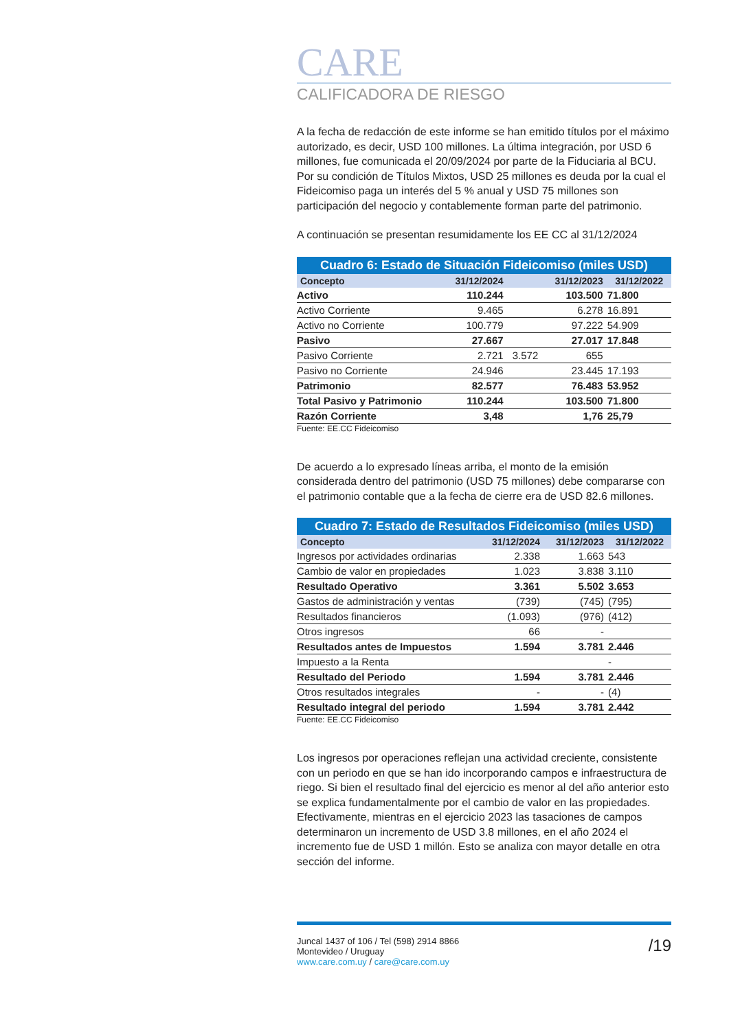CARE
CALIFICADORA DE RIESGO
A la fecha de redacción de este informe se han emitido títulos por el máximo autorizado, es decir, USD 100 millones. La última integración, por USD 6 millones, fue comunicada el 20/09/2024 por parte de la Fiduciaria al BCU. Por su condición de Títulos Mixtos, USD 25 millones es deuda por la cual el Fideicomiso paga un interés del 5 % anual y USD 75 millones son participación del negocio y contablemente forman parte del patrimonio.
A continuación se presentan resumidamente los EE CC al 31/12/2024
| Cuadro 6: Estado de Situación Fideicomiso (miles USD) | | | | |
| --- | --- | --- | --- | --- |
| Concepto | 31/12/2024 | | 31/12/2023 | 31/12/2022 |
| Activo | 110.244 | | 103.500 | 71.800 |
| Activo Corriente | 9.465 | | 6.278 | 16.891 |
| Activo no Corriente | 100.779 | | 97.222 | 54.909 |
| Pasivo | 27.667 | | 27.017 | 17.848 |
| Pasivo Corriente | 2.721 | 3.572 | 655 | |
| Pasivo no Corriente | 24.946 | | 23.445 | 17.193 |
| Patrimonio | 82.577 | | 76.483 | 53.952 |
| Total Pasivo y Patrimonio | 110.244 | | 103.500 | 71.800 |
| Razón Corriente | 3,48 | | 1,76 | 25,79 |
Fuente: EE.CC Fideicomiso
De acuerdo a lo expresado líneas arriba, el monto de la emisión considerada dentro del patrimonio (USD 75 millones) debe compararse con el patrimonio contable que a la fecha de cierre era de USD 82.6 millones.
| Cuadro 7: Estado de Resultados Fideicomiso (miles USD) | | | |
| --- | --- | --- | --- |
| Concepto | 31/12/2024 | 31/12/2023 | 31/12/2022 |
| Ingresos por actividades ordinarias | 2.338 | 1.663 | 543 |
| Cambio de valor en propiedades | 1.023 | 3.838 | 3.110 |
| Resultado Operativo | 3.361 | 5.502 | 3.653 |
| Gastos de administración y ventas | (739) | (745) | (795) |
| Resultados financieros | (1.093) | (976) | (412) |
| Otros ingresos | 66 | - | |
| Resultados antes de Impuestos | 1.594 | 3.781 | 2.446 |
| Impuesto a la Renta | | | - |
| Resultado del Periodo | 1.594 | 3.781 | 2.446 |
| Otros resultados integrales | - | - | (4) |
| Resultado integral del periodo | 1.594 | 3.781 | 2.442 |
Fuente: EE.CC Fideicomiso
Los ingresos por operaciones reflejan una actividad creciente, consistente con un periodo en que se han ido incorporando campos e infraestructura de riego. Si bien el resultado final del ejercicio es menor al del año anterior esto se explica fundamentalmente por el cambio de valor en las propiedades. Efectivamente, mientras en el ejercicio 2023 las tasaciones de campos determinaron un incremento de USD 3.8 millones, en el año 2024 el incremento fue de USD 1 millón. Esto se analiza con mayor detalle en otra sección del informe.
Juncal 1437 of 106 / Tel (598) 2914 8866
Montevideo / Uruguay
www.care.com.uy / care@care.com.uy
/19